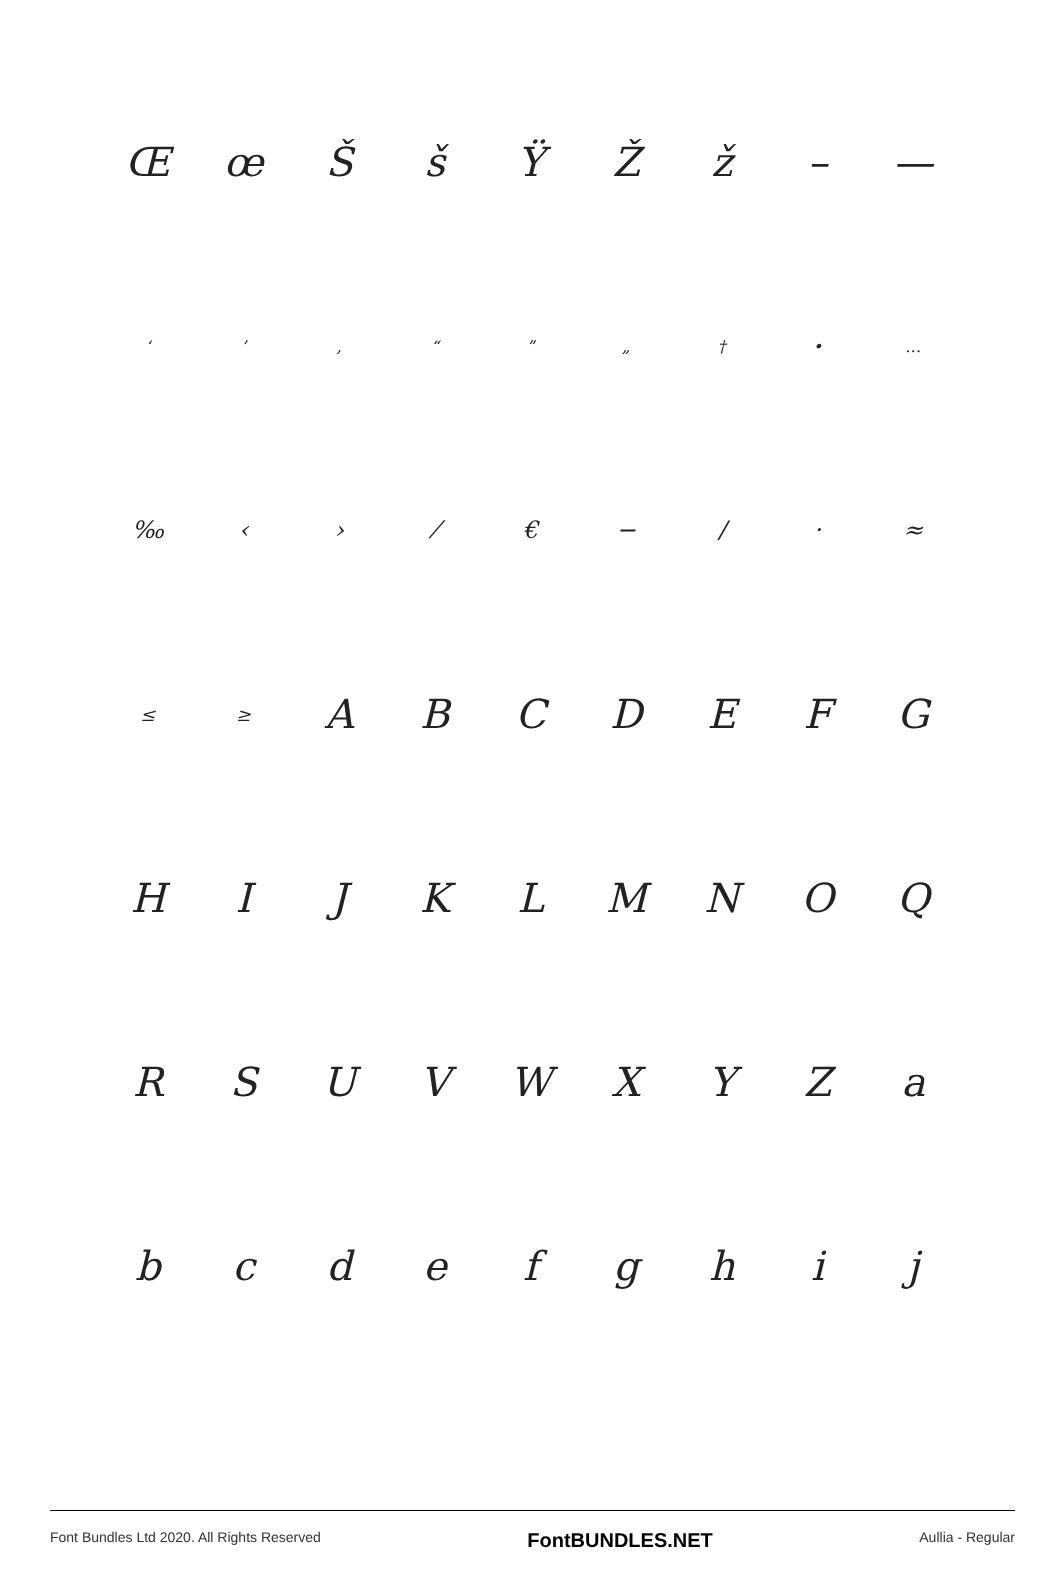ŒœŠšŸŽž – —
‘’ ‚ “” „ † • …
‰ ‹ › ⁄ € − ∕ · ≈
≤ ≥ ABCDEFG
HIJKLMNOQ
RSUVWXYZa
bcdefghij
Font Bundles Ltd 2020. All Rights Reserved FontBUNDLES.NET Aullia - Regular